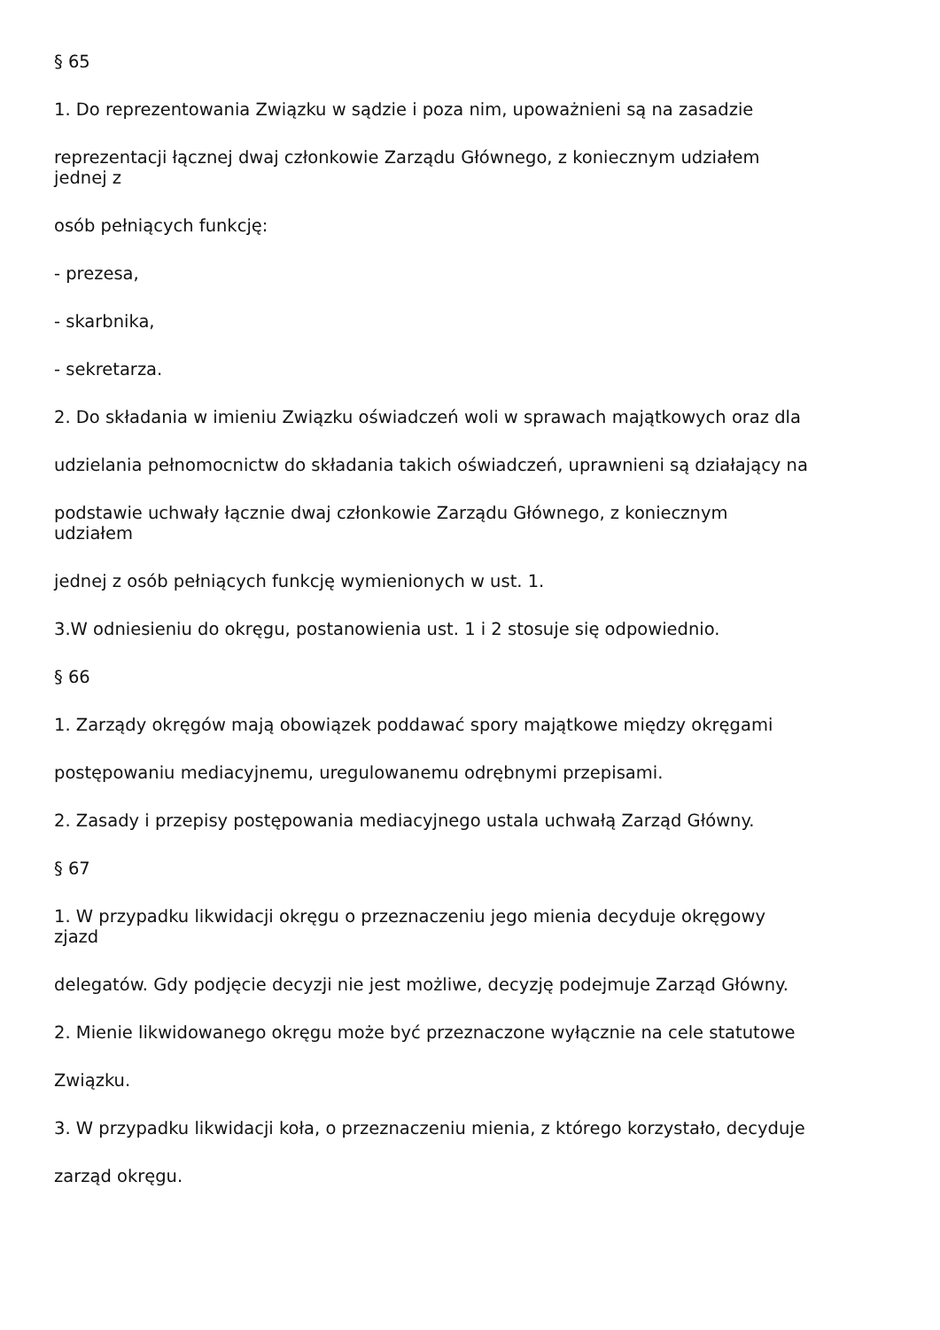§ 65
1. Do reprezentowania Związku w sądzie i poza nim, upoważnieni są na zasadzie
reprezentacji łącznej dwaj członkowie Zarządu Głównego, z koniecznym udziałem
jednej z
osób pełniących funkcję:
- prezesa,
- skarbnika,
- sekretarza.
2. Do składania w imieniu Związku oświadczeń woli w sprawach majątkowych oraz dla
udzielania pełnomocnictw do składania takich oświadczeń, uprawnieni są działający na
podstawie uchwały łącznie dwaj członkowie Zarządu Głównego, z koniecznym
udziałem
jednej z osób pełniących funkcję wymienionych w ust. 1.
3.W odniesieniu do okręgu, postanowienia ust. 1 i 2 stosuje się odpowiednio.
§ 66
1. Zarządy okręgów mają obowiązek poddawać spory majątkowe między okręgami
postępowaniu mediacyjnemu, uregulowanemu odrębnymi przepisami.
2. Zasady i przepisy postępowania mediacyjnego ustala uchwałą Zarząd Główny.
§ 67
1. W przypadku likwidacji okręgu o przeznaczeniu jego mienia decyduje okręgowy
zjazd
delegatów. Gdy podjęcie decyzji nie jest możliwe, decyzję podejmuje Zarząd Główny.
2. Mienie likwidowanego okręgu może być przeznaczone wyłącznie na cele statutowe
Związku.
3. W przypadku likwidacji koła, o przeznaczeniu mienia, z którego korzystało, decyduje
zarząd okręgu.